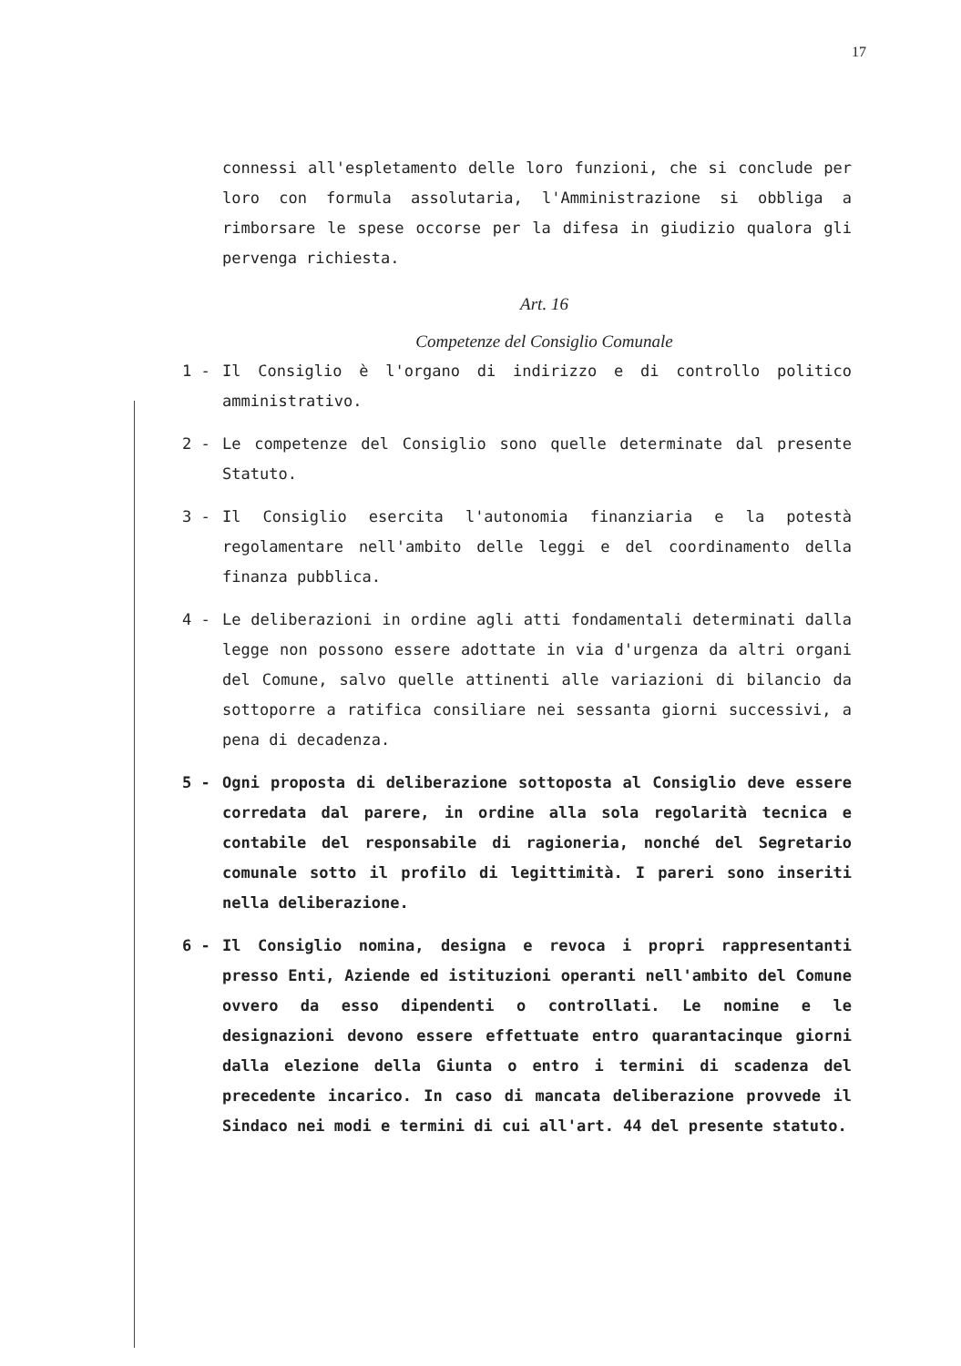17
connessi all'espletamento delle loro funzioni, che si conclude per loro con formula assolutaria, l'Amministrazione si obbliga a rimborsare le spese occorse per la difesa in giudizio qualora gli pervenga richiesta.
Art. 16
Competenze del Consiglio Comunale
1 - Il Consiglio è l'organo di indirizzo e di controllo politico amministrativo.
2 - Le competenze del Consiglio sono quelle determinate dal presente Statuto.
3 - Il Consiglio esercita l'autonomia finanziaria e la potestà regolamentare nell'ambito delle leggi e del coordinamento della finanza pubblica.
4 - Le deliberazioni in ordine agli atti fondamentali determinati dalla legge non possono essere adottate in via d'urgenza da altri organi del Comune, salvo quelle attinenti alle variazioni di bilancio da sottoporre a ratifica consiliare nei sessanta giorni successivi, a pena di decadenza.
5 - Ogni proposta di deliberazione sottoposta al Consiglio deve essere corredata dal parere, in ordine alla sola regolarità tecnica e contabile del responsabile di ragioneria, nonché del Segretario comunale sotto il profilo di legittimità. I pareri sono inseriti nella deliberazione.
6 - Il Consiglio nomina, designa e revoca i propri rappresentanti presso Enti, Aziende ed istituzioni operanti nell'ambito del Comune ovvero da esso dipendenti o controllati. Le nomine e le designazioni devono essere effettuate entro quarantacinque giorni dalla elezione della Giunta o entro i termini di scadenza del precedente incarico. In caso di mancata deliberazione provvede il Sindaco nei modi e termini di cui all'art. 44 del presente statuto.